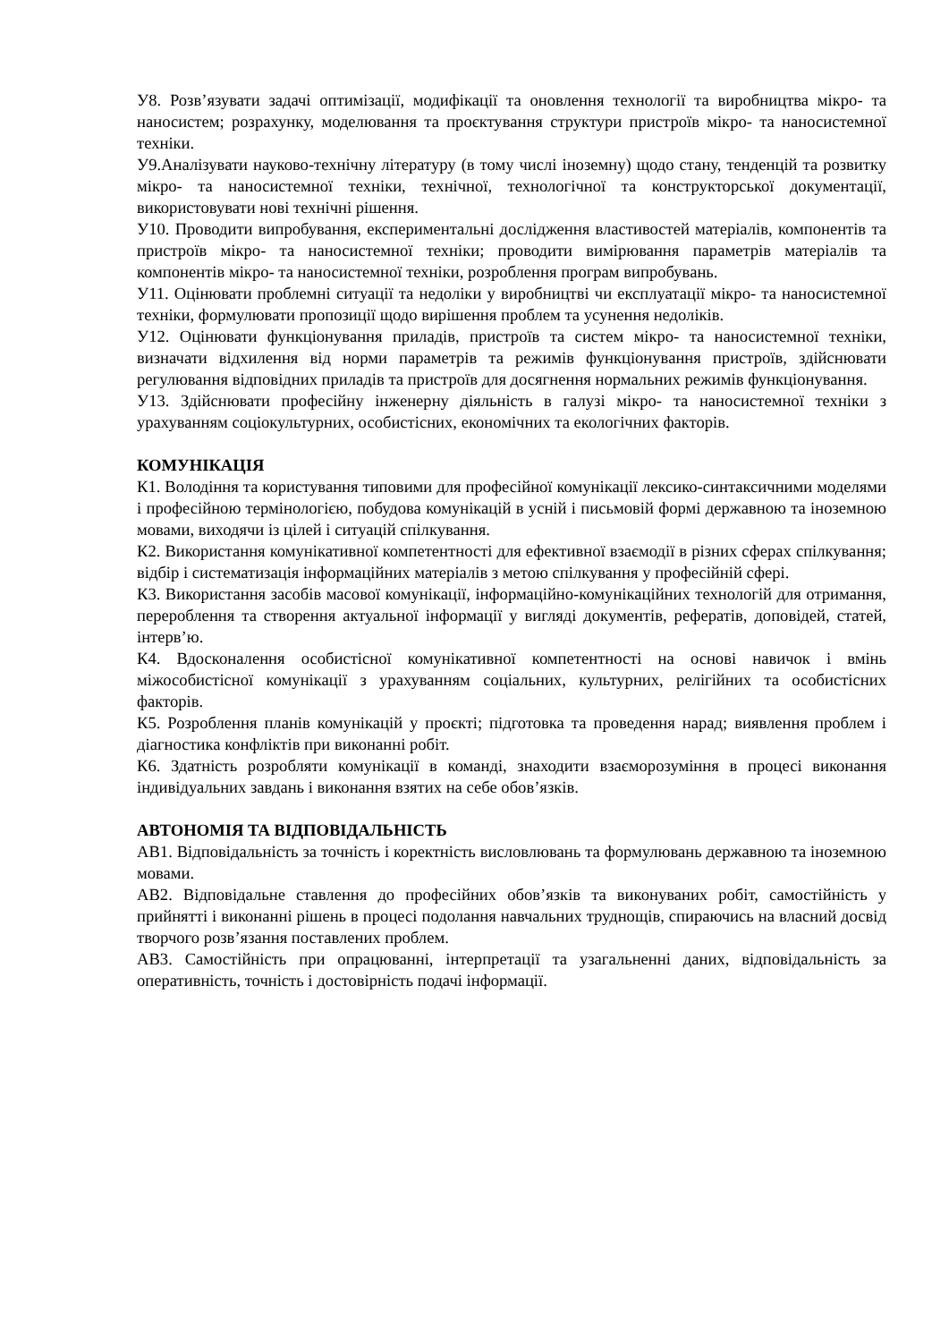У8. Розв’язувати задачі оптимізації, модифікації та оновлення технології та виробництва мікро- та наносистем; розрахунку, моделювання та проєктування структури пристроїв мікро- та наносистемної техніки.
У9.Аналізувати науково-технічну літературу (в тому числі іноземну) щодо стану, тенденцій та розвитку мікро- та наносистемної техніки, технічної, технологічної та конструкторської документації, використовувати нові технічні рішення.
У10. Проводити випробування, експериментальні дослідження властивостей матеріалів, компонентів та пристроїв мікро- та наносистемної техніки; проводити вимірювання параметрів матеріалів та компонентів мікро- та наносистемної техніки, розроблення програм випробувань.
У11. Оцінювати проблемні ситуації та недоліки у виробництві чи експлуатації мікро- та наносистемної техніки, формулювати пропозиції щодо вирішення проблем та усунення недоліків.
У12. Оцінювати функціонування приладів, пристроїв та систем мікро- та наносистемної техніки, визначати відхилення від норми параметрів та режимів функціонування пристроїв, здійснювати регулювання відповідних приладів та пристроїв для досягнення нормальних режимів функціонування.
У13. Здійснювати професійну інженерну діяльність в галузі мікро- та наносистемної техніки з урахуванням соціокультурних, особистісних, економічних та екологічних факторів.
КОМУНІКАЦІЯ
К1. Володіння та користування типовими для професійної комунікації лексико-синтаксичними моделями і професійною термінологією, побудова комунікацій в усній і письмовій формі державною та іноземною мовами, виходячи із цілей і ситуацій спілкування.
К2. Використання комунікативної компетентності для ефективної взаємодії в різних сферах спілкування; відбір і систематизація інформаційних матеріалів з метою спілкування у професійній сфері.
К3. Використання засобів масової комунікації, інформаційно-комунікаційних технологій для отримання, перероблення та створення актуальної інформації у вигляді документів, рефератів, доповідей, статей, інтерв’ю.
К4. Вдосконалення особистісної комунікативної компетентності на основі навичок і вмінь міжособистісної комунікації з урахуванням соціальних, культурних, релігійних та особистісних факторів.
К5. Розроблення планів комунікацій у проєкті; підготовка та проведення нарад; виявлення проблем і діагностика конфліктів при виконанні робіт.
К6. Здатність розробляти комунікації в команді, знаходити взаєморозуміння в процесі виконання індивідуальних завдань і виконання взятих на себе обов’язків.
АВТОНОМІЯ ТА ВІДПОВІДАЛЬНІСТЬ
АВ1. Відповідальність за точність і коректність висловлювань та формулювань державною та іноземною мовами.
АВ2. Відповідальне ставлення до професійних обов’язків та виконуваних робіт, самостійність у прийнятті і виконанні рішень в процесі подолання навчальних труднощів, спираючись на власний досвід творчого розв’язання поставлених проблем.
АВ3. Самостійність при опрацюванні, інтерпретації та узагальненні даних, відповідальність за оперативність, точність і достовірність подачі інформації.